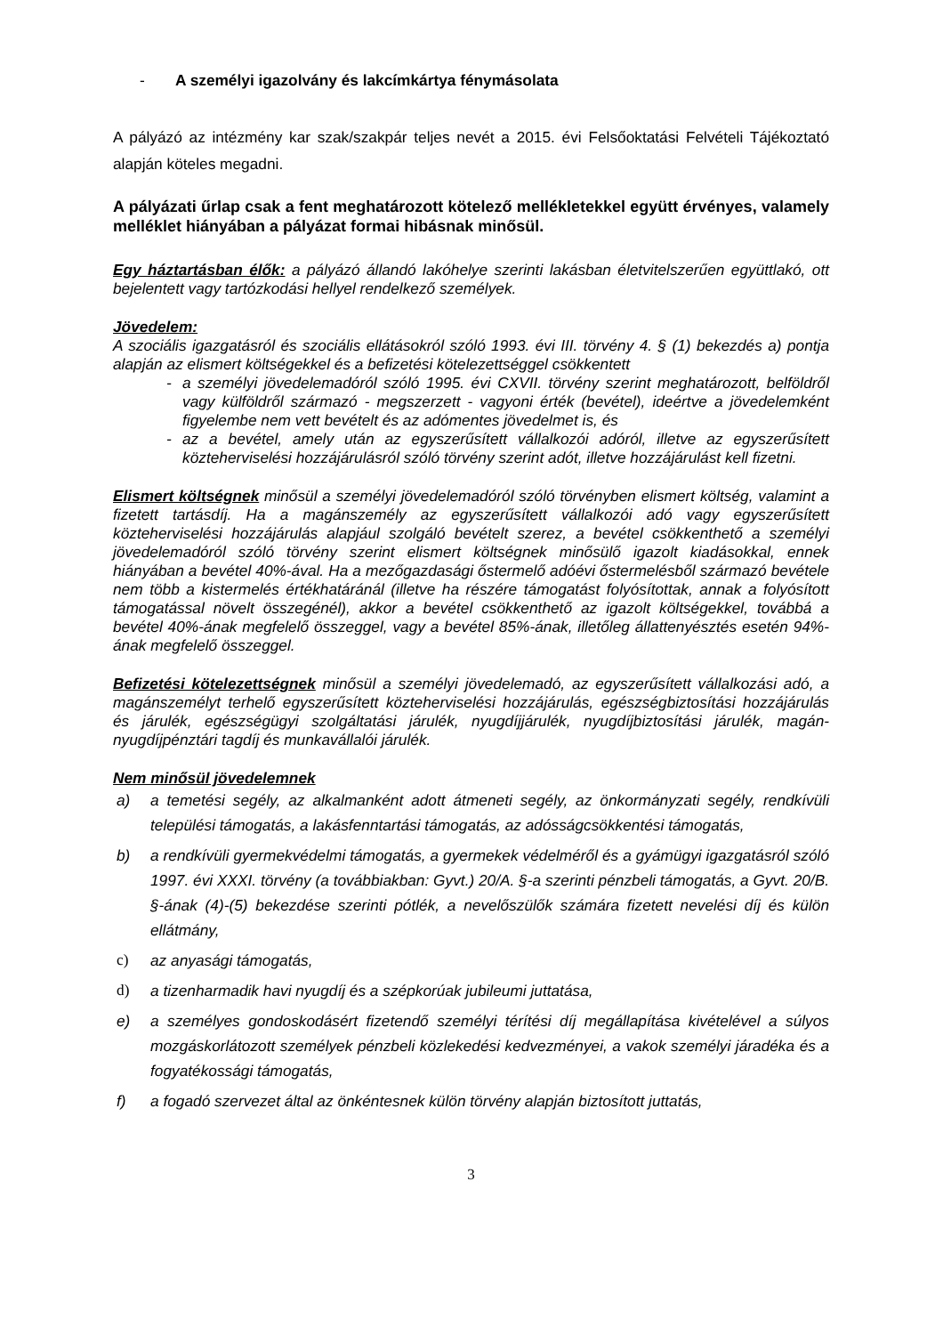- A személyi igazolvány és lakcímkártya fénymásolata
A pályázó az intézmény kar szak/szakpár teljes nevét a 2015. évi Felsőoktatási Felvételi Tájékoztató alapján köteles megadni.
A pályázati űrlap csak a fent meghatározott kötelező mellékletekkel együtt érvényes, valamely melléklet hiányában a pályázat formai hibásnak minősül.
Egy háztartásban élők: a pályázó állandó lakóhelye szerinti lakásban életvitelszerűen együttlakó, ott bejelentett vagy tartózkodási hellyel rendelkező személyek.
Jövedelem:
A szociális igazgatásról és szociális ellátásokról szóló 1993. évi III. törvény 4. § (1) bekezdés a) pontja alapján az elismert költségekkel és a befizetési kötelezettséggel csökkentett
- a személyi jövedelemadóról szóló 1995. évi CXVII. törvény szerint meghatározott, belföldről vagy külföldről származó - megszerzett - vagyoni érték (bevétel), ideértve a jövedelemként figyelembe nem vett bevételt és az adómentes jövedelmet is, és
- az a bevétel, amely után az egyszerűsített vállalkozói adóról, illetve az egyszerűsített közteherviselési hozzájárulásról szóló törvény szerint adót, illetve hozzájárulást kell fizetni.
Elismert költségnek minősül a személyi jövedelemadóról szóló törvényben elismert költség, valamint a fizetett tartásdíj. Ha a magánszemély az egyszerűsített vállalkozói adó vagy egyszerűsített közteherviselési hozzájárulás alapjául szolgáló bevételt szerez, a bevétel csökkenthető a személyi jövedelemadóról szóló törvény szerint elismert költségnek minősülő igazolt kiadásokkal, ennek hiányában a bevétel 40%-ával. Ha a mezőgazdasági őstermelő adóévi őstermelésből származó bevétele nem több a kistermelés értékhatáránál (illetve ha részére támogatást folyósítottak, annak a folyósított támogatással növelt összegénél), akkor a bevétel csökkenthető az igazolt költségekkel, továbbá a bevétel 40%-ának megfelelő összeggel, vagy a bevétel 85%-ának, illetőleg állattenyésztés esetén 94%-ának megfelelő összeggel.
Befizetési kötelezettségnek minősül a személyi jövedelemadó, az egyszerűsített vállalkozási adó, a magánszemélyt terhelő egyszerűsített közteherviselési hozzájárulás, egészségbiztosítási hozzájárulás és járulék, egészségügyi szolgáltatási járulék, nyugdíjjárulék, nyugdíjbiztosítási járulék, magán-nyugdíjpénztári tagdíj és munkavállalói járulék.
Nem minősül jövedelemnek
a) a temetési segély, az alkalmanként adott átmeneti segély, az önkormányzati segély, rendkívüli települési támogatás, a lakásfenntartási támogatás, az adósságcsökkentési támogatás,
b) a rendkívüli gyermekvédelmi támogatás, a gyermekek védelméről és a gyámügyi igazgatásról szóló 1997. évi XXXI. törvény (a továbbiakban: Gyvt.) 20/A. §-a szerinti pénzbeli támogatás, a Gyvt. 20/B. §-ának (4)-(5) bekezdése szerinti pótlék, a nevelőszülők számára fizetett nevelési díj és külön ellátmány,
c) az anyasági támogatás,
d) a tizenharmadik havi nyugdíj és a szépkorúak jubileumi juttatása,
e) a személyes gondoskodásért fizetendő személyi térítési díj megállapítása kivételével a súlyos mozgáskorlátozott személyek pénzbeli közlekedési kedvezményei, a vakok személyi járadéka és a fogyatékossági támogatás,
f) a fogadó szervezet által az önkéntesnek külön törvény alapján biztosított juttatás,
3